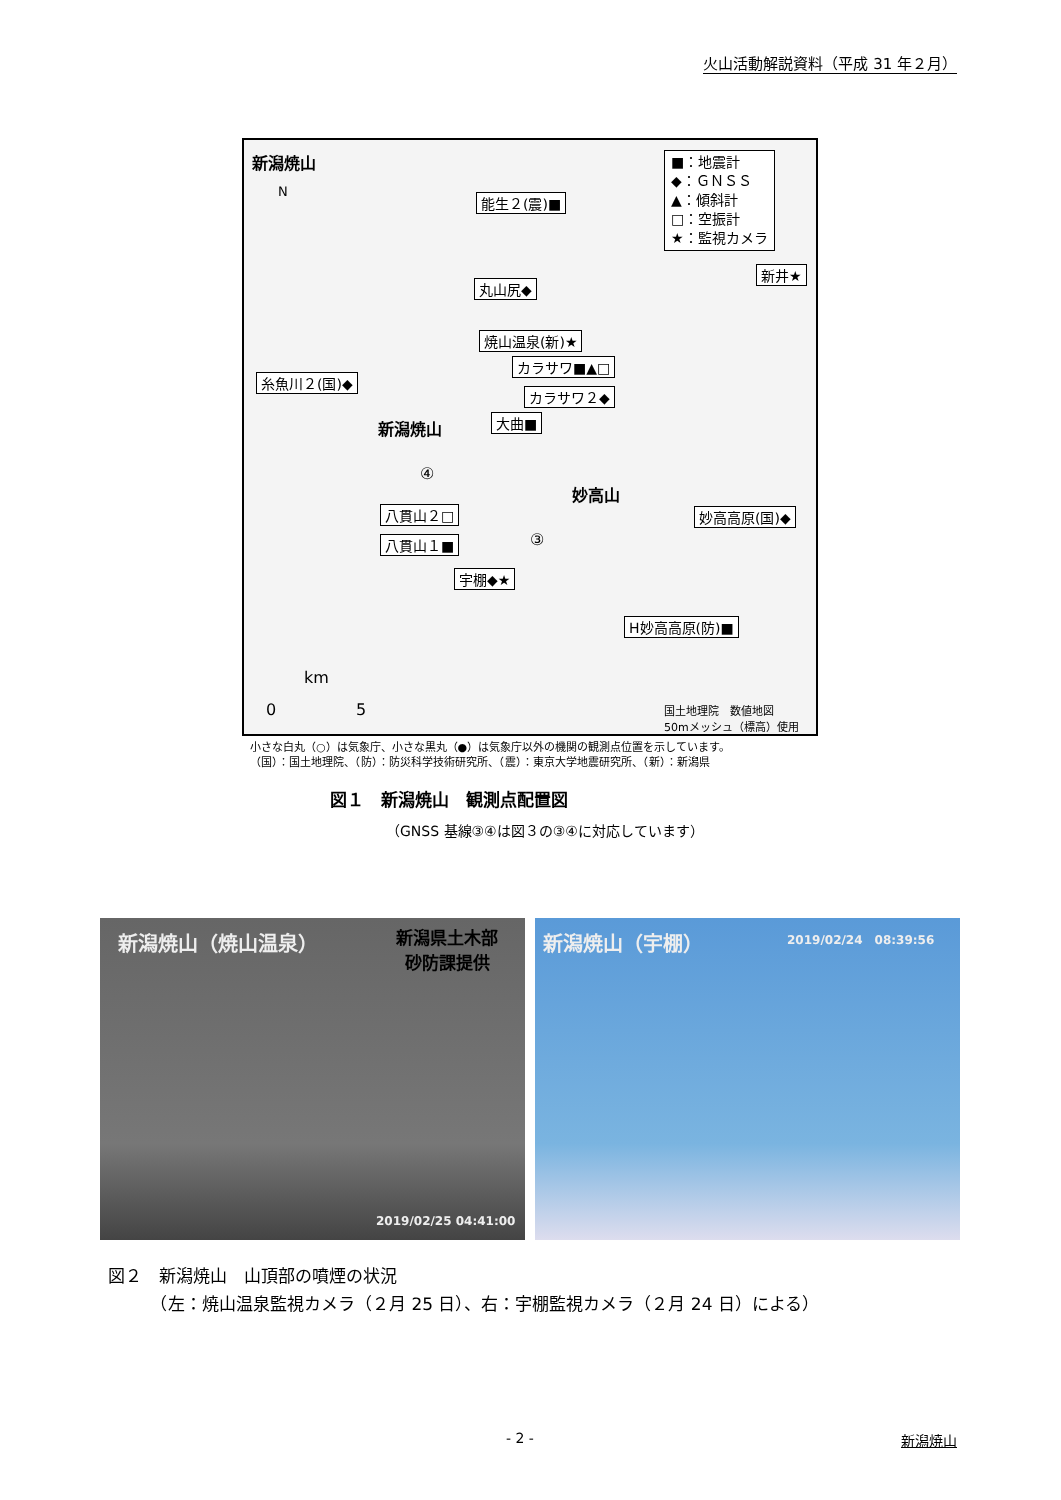火山活動解説資料（平成 31 年２月）
新潟焼山
N
■：地震計
◆：ＧＮＳＳ
▲：傾斜計
□：空振計
★：監視カメラ
能生２(震)■
丸山尻◆
焼山温泉(新)★
カラサワ■▲□
糸魚川２(国)◆
カラサワ２◆
大曲■
新潟焼山
④
妙高山
八貫山２□ 妙高高原(国)◆
③
八貫山１■
宇棚◆★
H妙高高原(防)■
新井★
km
0 5
国土地理院　数値地図
50mメッシュ（標高）使用
小さな白丸（○）は気象庁、小さな黒丸（●）は気象庁以外の機関の観測点位置を示しています。
（国）：国土地理院、（防）：防災科学技術研究所、（震）：東京大学地震研究所、（新）：新潟県
図１　新潟焼山　観測点配置図
（GNSS 基線③④は図３の③④に対応しています）
新潟焼山（焼山温泉） 新潟県土木部
砂防課提供
2019/02/25 04:41:00
新潟焼山（宇棚） 2019/02/24　08:39:56
図２　新潟焼山　山頂部の噴煙の状況
　　　（左：焼山温泉監視カメラ（２月 25 日）、右：宇棚監視カメラ（２月 24 日）による）
- 2 - 新潟焼山